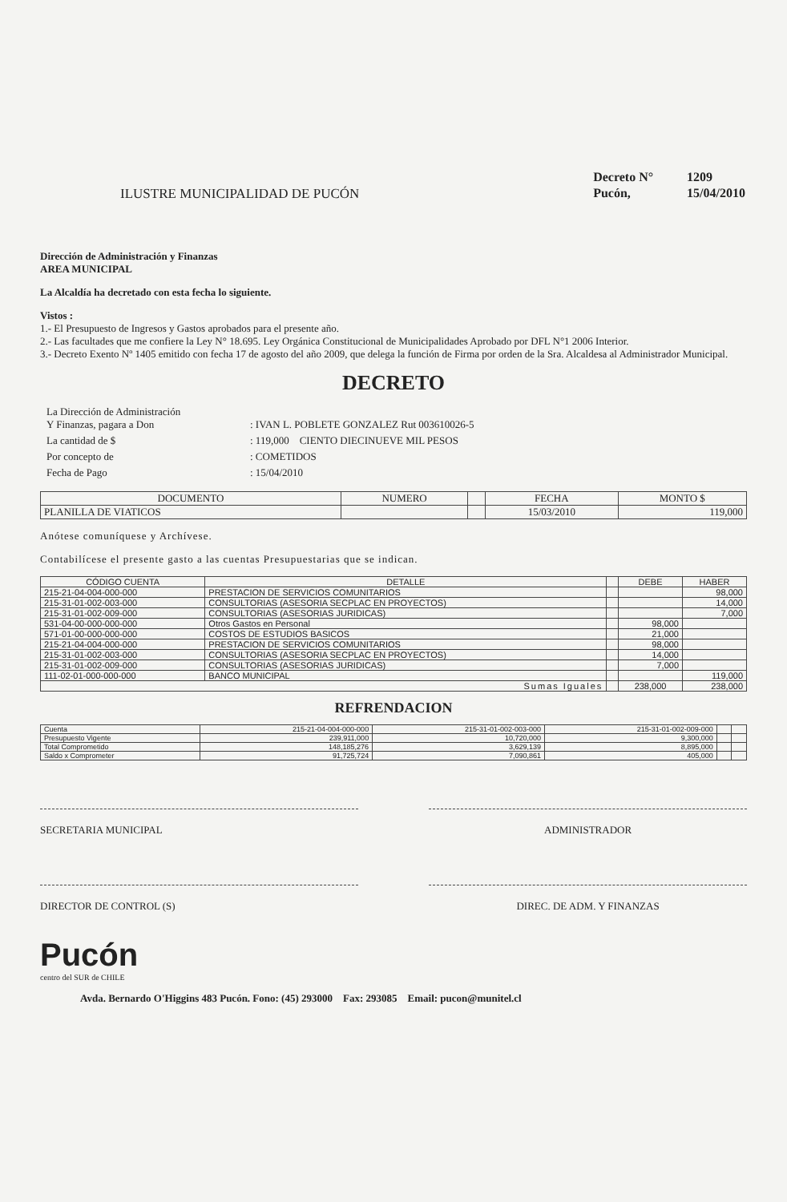ILUSTRE MUNICIPALIDAD DE PUCÓN
| Decreto N° | 1209 |
| Pucón, | 15/04/2010 |
Dirección de Administración y Finanzas
AREA MUNICIPAL
La Alcaldía ha decretado con esta fecha lo siguiente.
Vistos :
1.- El Presupuesto de Ingresos y Gastos aprobados para el presente año.
2.- Las facultades que me confiere la Ley N° 18.695. Ley Orgánica Constitucional de Municipalidades Aprobado por DFL N°1 2006 Interior.
3.- Decreto Exento Nº 1405 emitido con fecha 17 de agosto del año 2009, que delega la función de Firma por orden de la Sra. Alcaldesa al Administrador Municipal.
DECRETO
| La Dirección de Administración Y Finanzas, pagara a Don | : IVAN L. POBLETE GONZALEZ Rut 003610026-5 |
| La cantidad de $ | : 119,000 CIENTO DIECINUEVE MIL PESOS |
| Por concepto de | : COMETIDOS |
| Fecha de Pago | : 15/04/2010 |
| DOCUMENTO | NUMERO | | FECHA | MONTO $ |
| --- | --- | --- | --- | --- |
| PLANILLA DE VIATICOS | | | 15/03/2010 | 119,000 |
Anótese comuníquese y Archívese.
Contabilícese el presente gasto a las cuentas Presupuestarias que se indican.
| CÓDIGO CUENTA | DETALLE | | DEBE | HABER |
| --- | --- | --- | --- | --- |
| 215-21-04-004-000-000 | PRESTACION DE SERVICIOS COMUNITARIOS | | | 98,000 |
| 215-31-01-002-003-000 | CONSULTORIAS (ASESORIA SECPLAC EN PROYECTOS) | | | 14,000 |
| 215-31-01-002-009-000 | CONSULTORIAS (ASESORIAS JURIDICAS) | | | 7,000 |
| 531-04-00-000-000-000 | Otros Gastos en Personal | | 98,000 | |
| 571-01-00-000-000-000 | COSTOS DE ESTUDIOS BASICOS | | 21,000 | |
| 215-21-04-004-000-000 | PRESTACION DE SERVICIOS COMUNITARIOS | | 98,000 | |
| 215-31-01-002-003-000 | CONSULTORIAS (ASESORIA SECPLAC EN PROYECTOS) | | 14,000 | |
| 215-31-01-002-009-000 | CONSULTORIAS (ASESORIAS JURIDICAS) | | 7,000 | |
| 111-02-01-000-000-000 | BANCO MUNICIPAL | | | 119,000 |
| Sumas Iguales | | | 238,000 | 238,000 |
REFRENDACION
| Cuenta | 215-21-04-004-000-000 | 215-31-01-002-003-000 | 215-31-01-002-009-000 | | |
| Presupuesto Vigente | 239,911,000 | 10,720,000 | 9,300,000 | | |
| Total Comprometido | 148,185,276 | 3,629,139 | 8,895,000 | | |
| Saldo x Comprometer | 91,725,724 | 7,090,861 | 405,000 | | |
SECRETARIA MUNICIPAL ADMINISTRADOR
DIRECTOR DE CONTROL (S) DIREC. DE ADM. Y FINANZAS
Pucón
centro del SUR de CHILE
Avda. Bernardo O'Higgins 483 Pucón. Fono: (45) 293000 Fax: 293085 Email: pucon@munitel.cl